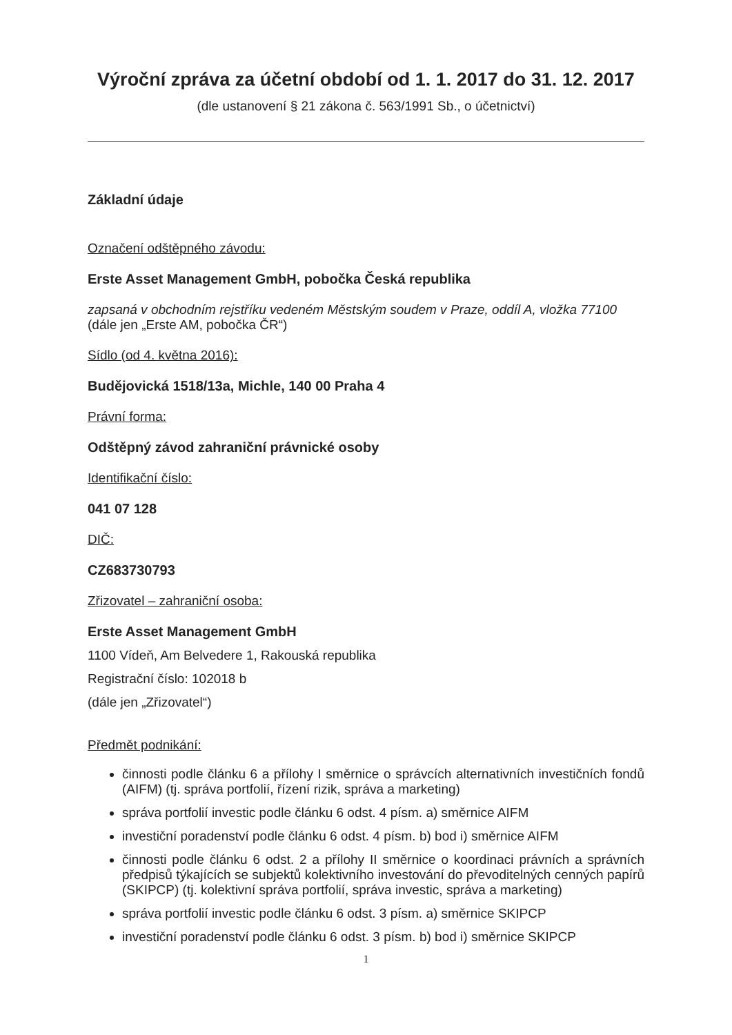Výroční zpráva za účetní období od 1. 1. 2017 do 31. 12. 2017
(dle ustanovení § 21 zákona č. 563/1991 Sb., o účetnictví)
Základní údaje
Označení odštěpného závodu:
Erste Asset Management GmbH, pobočka Česká republika
zapsaná v obchodním rejstříku vedeném Městským soudem v Praze, oddíl A, vložka 77100
(dále jen „Erste AM, pobočka ČR“)
Sídlo (od 4. května 2016):
Budějovická 1518/13a, Michle, 140 00 Praha 4
Právní forma:
Odštěpný závod zahraniční právnické osoby
Identifikační číslo:
041 07 128
DIČ:
CZ683730793
Zřizovatel – zahraniční osoba:
Erste Asset Management GmbH
1100 Vídeň, Am Belvedere 1, Rakouská republika
Registrační číslo: 102018 b
(dále jen „Zřizovatel“)
Předmět podnikání:
činnosti podle článku 6 a přílohy I směrnice o správcích alternativních investičních fondů (AIFM) (tj. správa portfolií, řízení rizik, správa a marketing)
správa portfolií investic podle článku 6 odst. 4 písm. a) směrnice AIFM
investiční poradenství podle článku 6 odst. 4 písm. b) bod i) směrnice AIFM
činnosti podle článku 6 odst. 2 a přílohy II směrnice o koordinaci právních a správních předpisů týkajících se subjektů kolektivního investování do převoditelných cenných papírů (SKIPCP) (tj. kolektivní správa portfolií, správa investic, správa a marketing)
správa portfolií investic podle článku 6 odst. 3 písm. a) směrnice SKIPCP
investiční poradenství podle článku 6 odst. 3 písm. b) bod i) směrnice SKIPCP
1